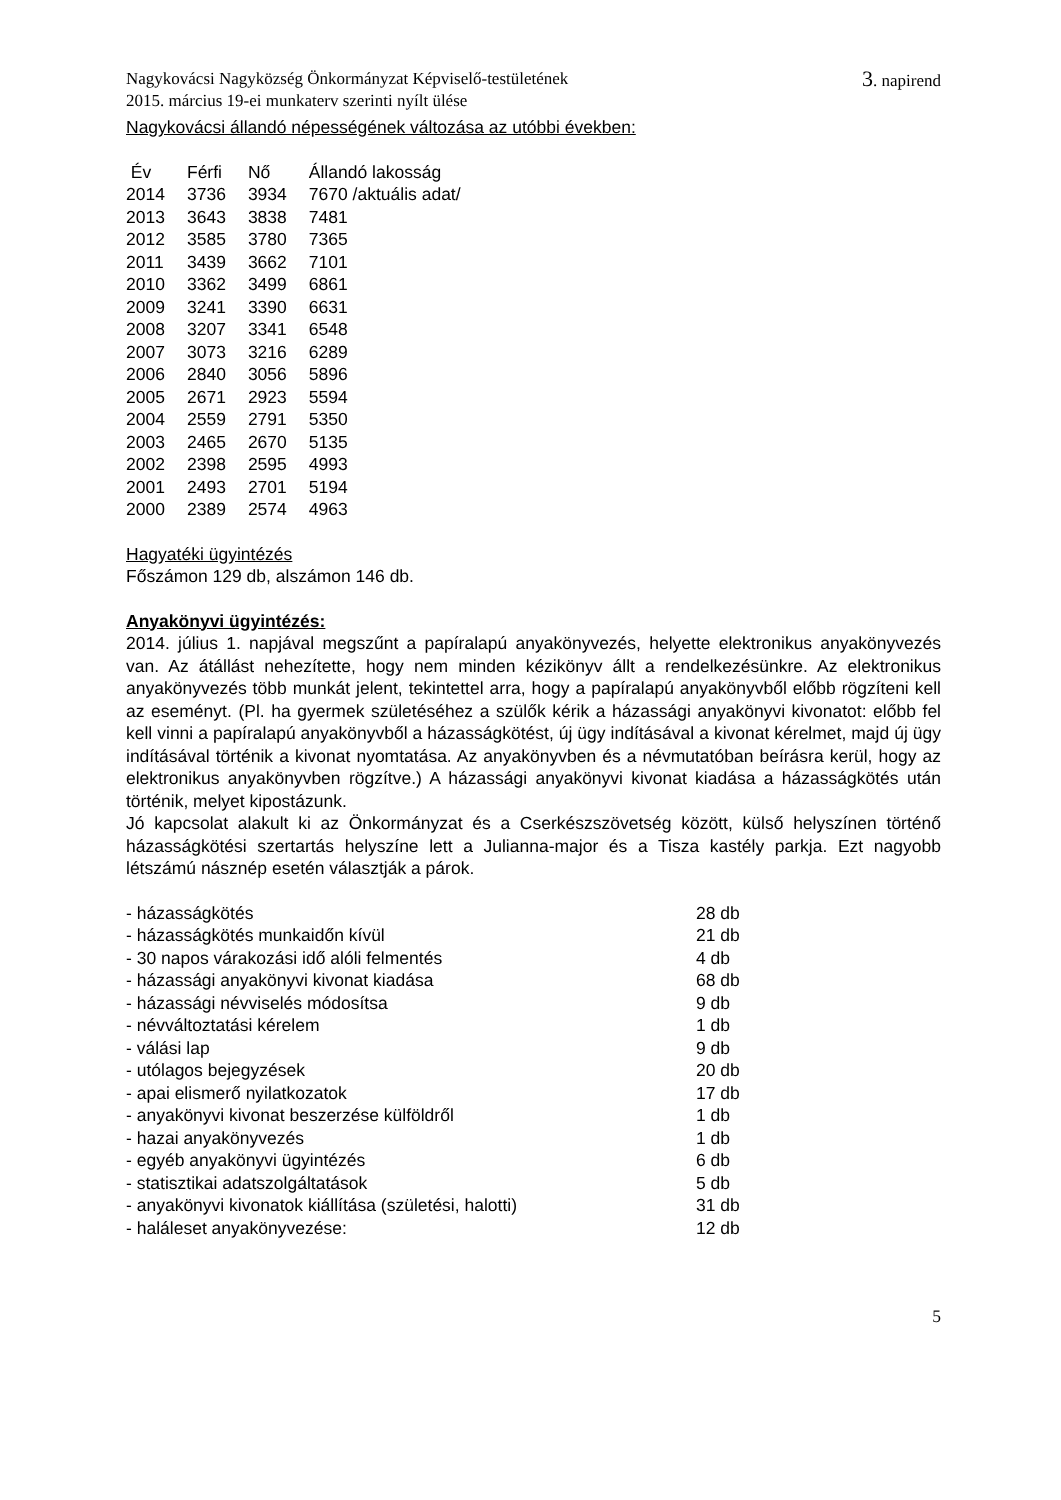Nagykovácsi Nagyközség Önkormányzat Képviselő-testületének
2015. március 19-ei munkaterv szerinti nyílt ülése
3. napirend
Nagykovácsi állandó népességének változása az utóbbi években:
| Év | Férfi | Nő | Állandó lakosság |
| --- | --- | --- | --- |
| 2014 | 3736 | 3934 | 7670 /aktuális adat/ |
| 2013 | 3643 | 3838 | 7481 |
| 2012 | 3585 | 3780 | 7365 |
| 2011 | 3439 | 3662 | 7101 |
| 2010 | 3362 | 3499 | 6861 |
| 2009 | 3241 | 3390 | 6631 |
| 2008 | 3207 | 3341 | 6548 |
| 2007 | 3073 | 3216 | 6289 |
| 2006 | 2840 | 3056 | 5896 |
| 2005 | 2671 | 2923 | 5594 |
| 2004 | 2559 | 2791 | 5350 |
| 2003 | 2465 | 2670 | 5135 |
| 2002 | 2398 | 2595 | 4993 |
| 2001 | 2493 | 2701 | 5194 |
| 2000 | 2389 | 2574 | 4963 |
Hagyatéki ügyintézés
Főszámon 129 db, alszámon 146 db.
Anyakönyvi ügyintézés:
2014. július 1. napjával megszűnt a papíralapú anyakönyvezés, helyette elektronikus anyakönyvezés van. Az átállást nehezítette, hogy nem minden kézikönyv állt a rendelkezésünkre. Az elektronikus anyakönyvezés több munkát jelent, tekintettel arra, hogy a papíralapú anyakönyvből előbb rögzíteni kell az eseményt. (Pl. ha gyermek születéséhez a szülők kérik a házassági anyakönyvi kivonatot: előbb fel kell vinni a papíralapú anyakönyvből a házasságkötést, új ügy indításával a kivonat kérelmet, majd új ügy indításával történik a kivonat nyomtatása. Az anyakönyvben és a névmutatóban beírásra kerül, hogy az elektronikus anyakönyvben rögzítve.) A házassági anyakönyvi kivonat kiadása a házasságkötés után történik, melyet kipostázunk.
Jó kapcsolat alakult ki az Önkormányzat és a Cserkészszövetség között, külső helyszínen történő házasságkötési szertartás helyszíne lett a Julianna-major és a Tisza kastély parkja. Ezt nagyobb létszámú násznép esetén választják a párok.
| - házasságkötés | 28 db |
| - házasságkötés munkaidőn kívül | 21 db |
| - 30 napos várakozási idő alóli felmentés | 4 db |
| - házassági anyakönyvi kivonat kiadása | 68 db |
| - házassági névviselés módosítsa | 9 db |
| - névváltoztatási kérelem | 1 db |
| - válási lap | 9 db |
| - utólagos bejegyzések | 20 db |
| - apai elismerő nyilatkozatok | 17 db |
| - anyakönyvi kivonat beszerzése külföldről | 1 db |
| - hazai anyakönyvezés | 1 db |
| - egyéb anyakönyvi ügyintézés | 6 db |
| - statisztikai adatszolgáltatások | 5 db |
| - anyakönyvi kivonatok kiállítása (születési, halotti) | 31 db |
| - haláleset anyakönyvezése: | 12 db |
5